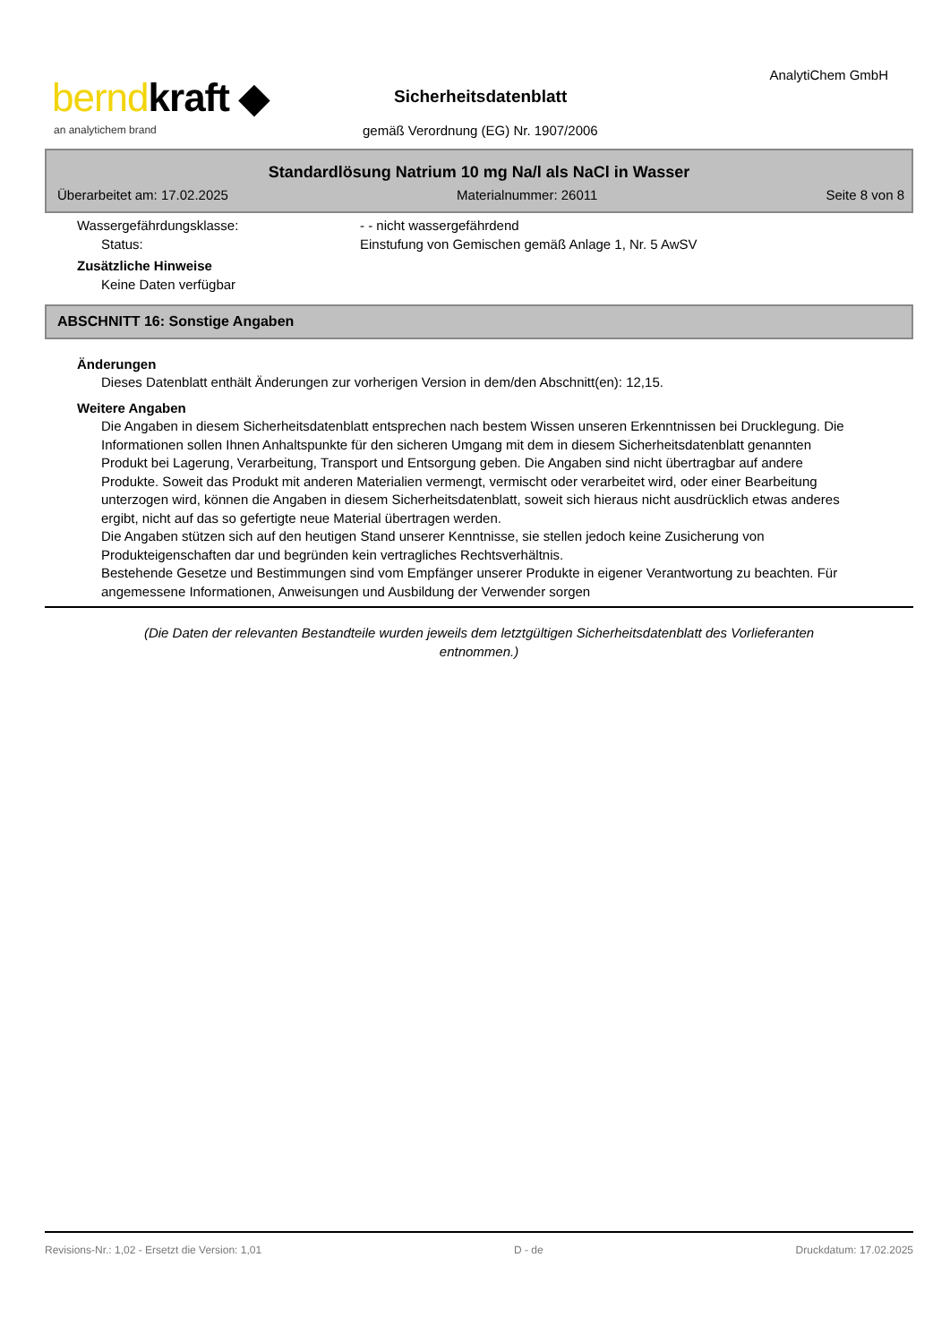berndkraft ◆
an analytichem brand
Sicherheitsdatenblatt
gemäß Verordnung (EG) Nr. 1907/2006
AnalytiChem GmbH
Standardlösung Natrium 10 mg Na/l als NaCl in Wasser
Überarbeitet am: 17.02.2025 Materialnummer: 26011 Seite 8 von 8
Wassergefährdungsklasse: - - nicht wassergefährdend
Status: Einstufung von Gemischen gemäß Anlage 1, Nr. 5 AwSV
Zusätzliche Hinweise
Keine Daten verfügbar
ABSCHNITT 16: Sonstige Angaben
Änderungen
Dieses Datenblatt enthält Änderungen zur vorherigen Version in dem/den Abschnitt(en): 12,15.
Weitere Angaben
Die Angaben in diesem Sicherheitsdatenblatt entsprechen nach bestem Wissen unseren Erkenntnissen bei Drucklegung. Die Informationen sollen Ihnen Anhaltspunkte für den sicheren Umgang mit dem in diesem Sicherheitsdatenblatt genannten Produkt bei Lagerung, Verarbeitung, Transport und Entsorgung geben. Die Angaben sind nicht übertragbar auf andere Produkte. Soweit das Produkt mit anderen Materialien vermengt, vermischt oder verarbeitet wird, oder einer Bearbeitung unterzogen wird, können die Angaben in diesem Sicherheitsdatenblatt, soweit sich hieraus nicht ausdrücklich etwas anderes ergibt, nicht auf das so gefertigte neue Material übertragen werden.
Die Angaben stützen sich auf den heutigen Stand unserer Kenntnisse, sie stellen jedoch keine Zusicherung von Produkteigenschaften dar und begründen kein vertragliches Rechtsverhältnis.
Bestehende Gesetze und Bestimmungen sind vom Empfänger unserer Produkte in eigener Verantwortung zu beachten. Für angemessene Informationen, Anweisungen und Ausbildung der Verwender sorgen
(Die Daten der relevanten Bestandteile wurden jeweils dem letztgültigen Sicherheitsdatenblatt des Vorlieferanten entnommen.)
Revisions-Nr.: 1,02 - Ersetzt die Version: 1,01 D - de Druckdatum: 17.02.2025